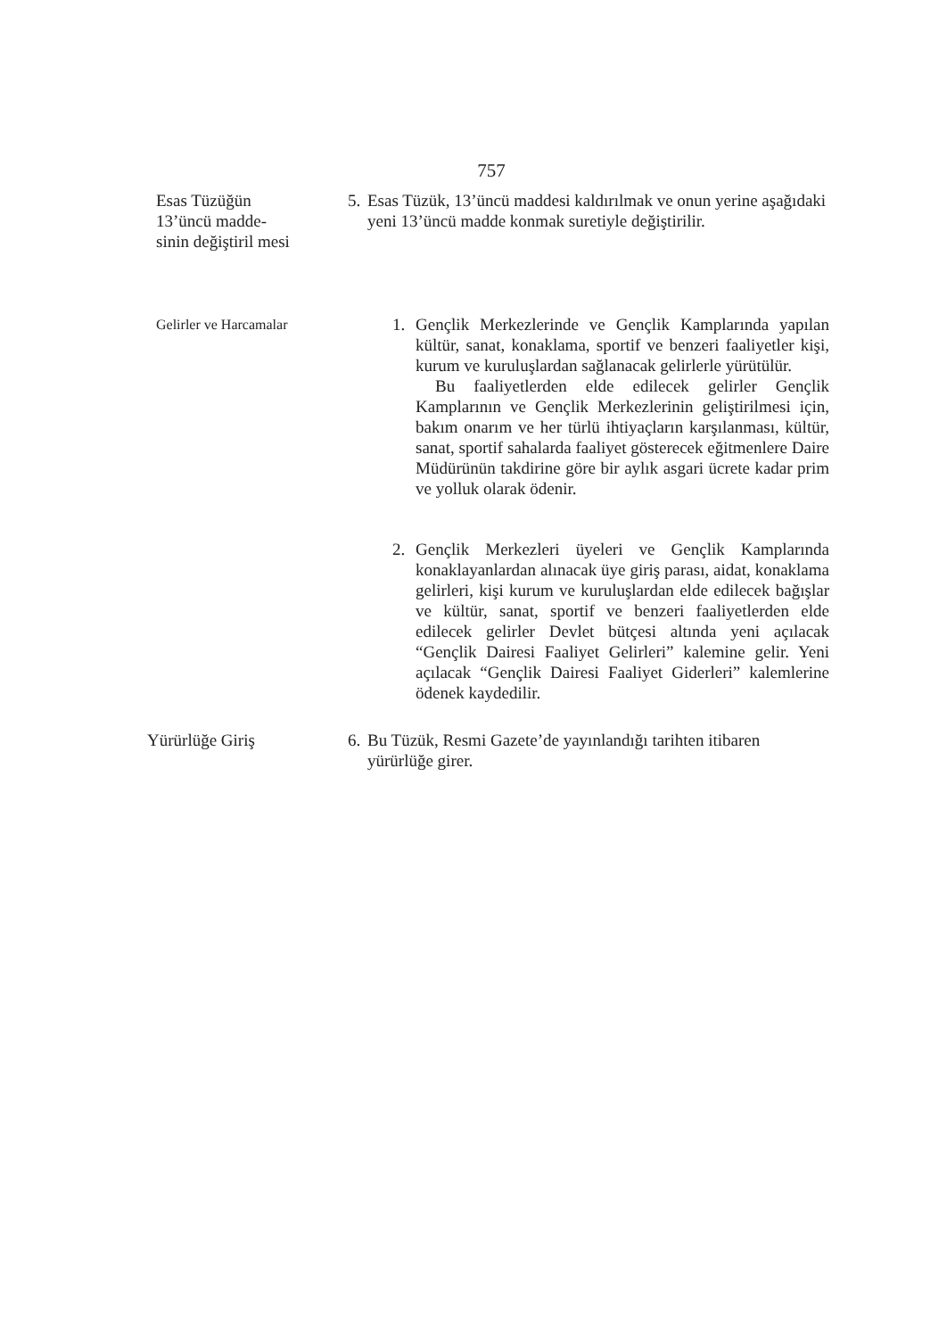757
Esas Tüzüğün
13’üncü madde-
sinin değiştiril mesi
5. Esas Tüzük, 13’üncü maddesi kaldırılmak ve onun yerine aşağıdaki yeni 13’üncü madde konmak suretiyle değiştirilir.
Gelirler ve Harcamalar
1. Gençlik Merkezlerinde ve Gençlik Kamplarında yapılan kültür, sanat, konaklama, sportif ve benzeri faaliyetler kişi, kurum ve kuruluşlardan sağlanacak gelirlerle yürütülür.
Bu faaliyetlerden elde edilecek gelirler Gençlik Kamplarının ve Gençlik Merkezlerinin geliştirilmesi için, bakım onarım ve her türlü ihtiyaçların karşılanması, kültür, sanat, sportif sahalarda faaliyet gösterecek eğitmenlere Daire Müdürünün takdirine göre bir aylık asgari ücrete kadar prim ve yolluk olarak ödenir.
2. Gençlik Merkezleri üyeleri ve Gençlik Kamplarında konaklayanlardan alınacak üye giriş parası, aidat, konaklama gelirleri, kişi kurum ve kuruluşlardan elde edilecek bağışlar ve kültür, sanat, sportif ve benzeri faaliyetlerden elde edilecek gelirler Devlet bütçesi altında yeni açılacak “Gençlik Dairesi Faaliyet Gelirleri” kalemine gelir. Yeni açılacak “Gençlik Dairesi Faaliyet Giderleri” kalemlerine ödenek kaydedilir.
Yürürlüğe Giriş 6. Bu Tüzük, Resmi Gazete’de yayınlandığı tarihten itibaren yürürlüğe girer.